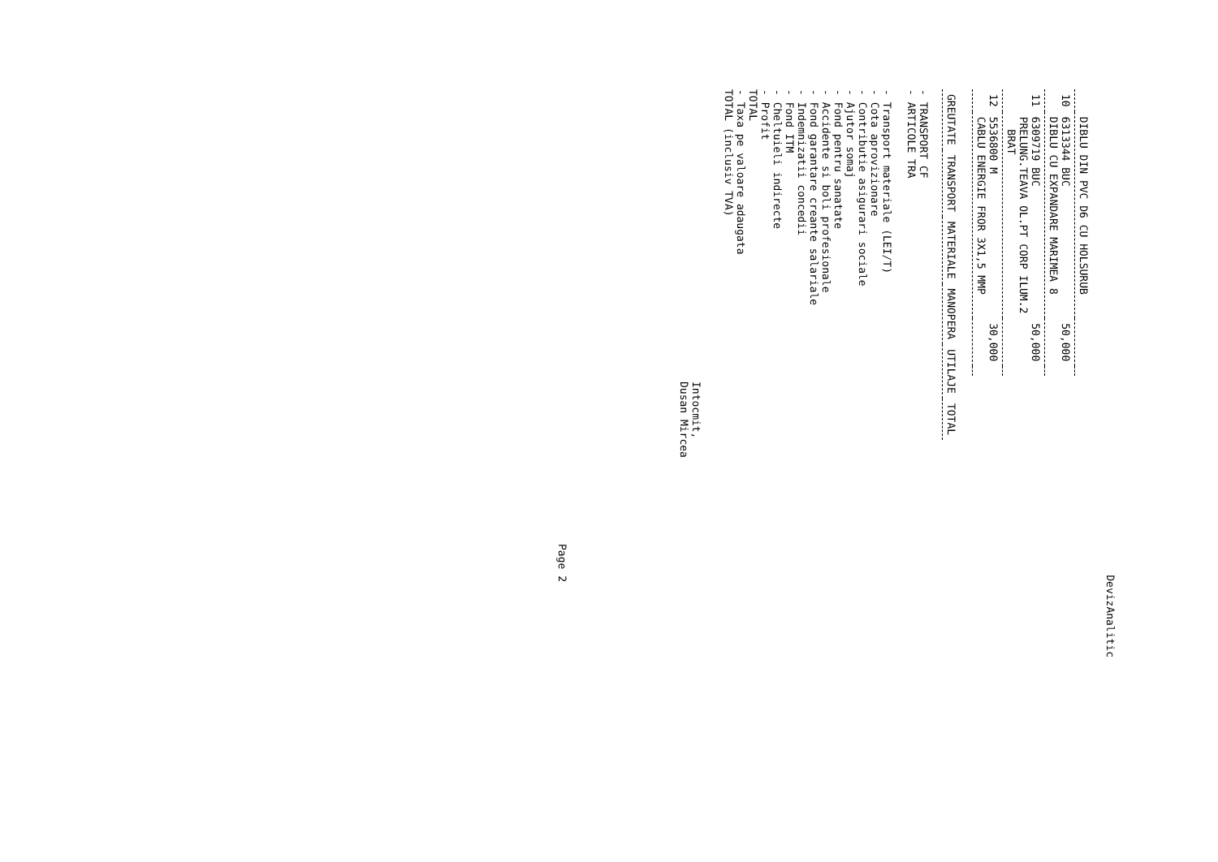DevizAnalitic
| | DIBLU DIN PVC D6 CU HOLSURUB | | |
| 10 | 6313344 BUC DIBLU CU EXPANDARE MARIMEA 8 | 50,000 | |
| 11 | 6309719 BUC PRELUNG.TEAVA OL.PT CORP ILUM.2 BRAT | 50,000 | |
| 12 | 5536800 M CABLU ENERGIE FROR 3X1,5 MMP | 30,000 | |
| GREUTATE | TRANSPORT | MATERIALE | MANOPERA | UTILAJE | TOTAL |
| --- | --- | --- | --- | --- | --- |
- TRANSPORT CF - ARTICOLE TRA - Transport materiale (LEI/T) - Cota aprovizionare - Contributie asigurari sociale - Ajutor somaj - Fond pentru sanatate - Accidente si boli profesionale - Fond garantare creante salariale - Indemnizatii concedii - Fond ITM - Cheltuieli indirecte - Profit TOTAL - Taxa pe valoare adaugata TOTAL (inclusiv TVA)
Intocmit, Dusan Mircea
Page 2